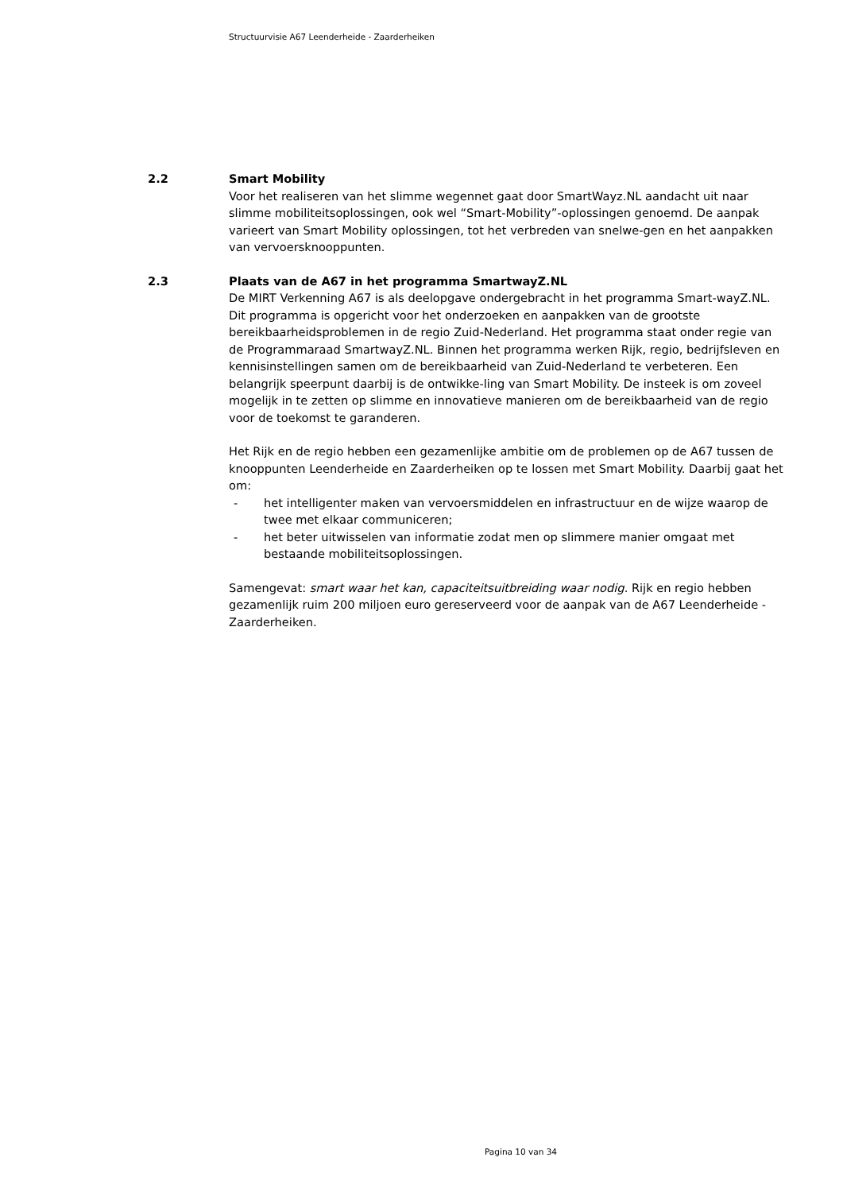Structuurvisie A67 Leenderheide - Zaarderheiken
2.2 Smart Mobility
Voor het realiseren van het slimme wegennet gaat door SmartWayz.NL aandacht uit naar slimme mobiliteitsoplossingen, ook wel “Smart-Mobility”-oplossingen genoemd. De aanpak varieert van Smart Mobility oplossingen, tot het verbreden van snelwe-gen en het aanpakken van vervoersknooppunten.
2.3 Plaats van de A67 in het programma SmartwayZ.NL
De MIRT Verkenning A67 is als deelopgave ondergebracht in het programma Smart-wayZ.NL. Dit programma is opgericht voor het onderzoeken en aanpakken van de grootste bereikbaarheidsproblemen in de regio Zuid-Nederland. Het programma staat onder regie van de Programmaraad SmartwayZ.NL. Binnen het programma werken Rijk, regio, bedrijfsleven en kennisinstellingen samen om de bereikbaarheid van Zuid-Nederland te verbeteren. Een belangrijk speerpunt daarbij is de ontwikke-ling van Smart Mobility. De insteek is om zoveel mogelijk in te zetten op slimme en innovatieve manieren om de bereikbaarheid van de regio voor de toekomst te garanderen.
Het Rijk en de regio hebben een gezamenlijke ambitie om de problemen op de A67 tussen de knooppunten Leenderheide en Zaarderheiken op te lossen met Smart Mobility. Daarbij gaat het om:
- het intelligenter maken van vervoersmiddelen en infrastructuur en de wijze waarop de twee met elkaar communiceren;
- het beter uitwisselen van informatie zodat men op slimmere manier omgaat met bestaande mobiliteitsoplossingen.
Samengevat: smart waar het kan, capaciteitsuitbreiding waar nodig. Rijk en regio hebben gezamenlijk ruim 200 miljoen euro gereserveerd voor de aanpak van de A67 Leenderheide - Zaarderheiken.
Pagina 10 van 34